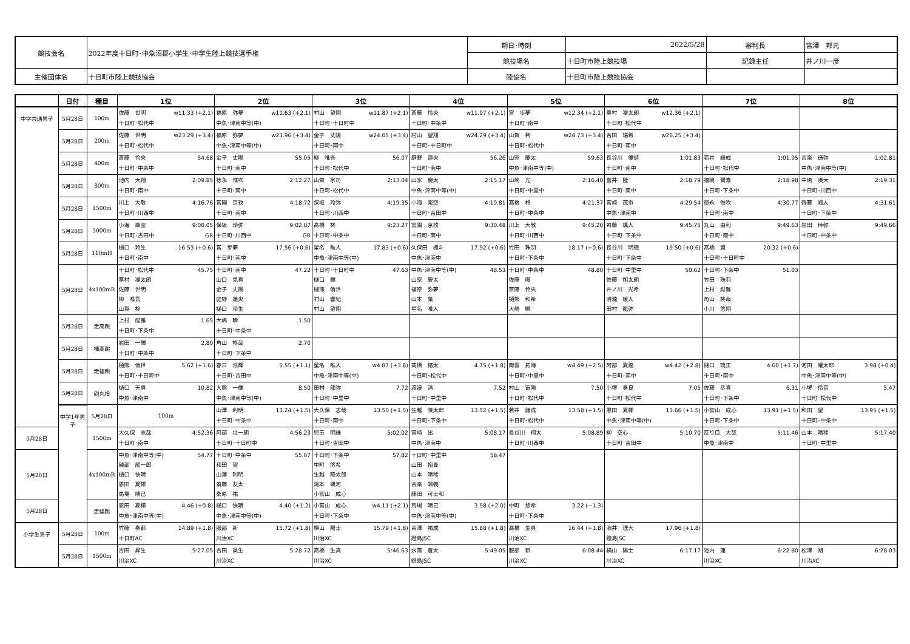| 競技会名 | 2022年度十日町･中魚沼郡小学生･中学生陸上競技選手権 | 期日･時刻 | 2022/5/28 | 審判長 | 宮澤 邦元 |
| | | 競技場名 | 十日町市陸上競技場 | 記録主任 | 井ノ川一彦 |
| 主催団体名 | 十日町市陸上競技協会 | 陸協名 | 十日町市陸上競技協会 | | |
| | 日付 | 種目 | 1位 | 2位 | 3位 | 4位 | 5位 | 6位 | 7位 | 8位 | |
| --- | --- | --- | --- | --- | --- | --- | --- | --- | --- | --- | --- |
| 中学共通男子 | 5月28日 | 100m | 佐藤 世明 w11.33 (+2.1) 十日町･松代中 | 福原 弥夢 w11.63 (+2.1) 中魚･津南中等(中) | 村山 望翔 w11.87 (+2.1) 十日町･十日町中 | 斎藤 怜央 w11.97 (+2.1) 十日町･中条中 | 宮 歩夢 w12.34 (+2.1) 十日町･南中 | 草村 凜太朗 w12.36 (+2.1) 十日町･松代中 | | | |
| | 5月28日 | 200m | 佐藤 世明 w23.29 (+3.4) 十日町･松代中 | 福原 弥夢 w23.96 (+3.4) 中魚･津南中等(中) | 金子 丈陽 w24.05 (+3.4) 十日町･南中 | 村山 望翔 w24.29 (+3.4) 十日町･十日町中 | 山賀 柊 w24.73 (+3.4) 十日町･松代中 | 吉田 瑞希 w26.25 (+3.4) 十日町･南中 | | | |
| | 5月28日 | 400m | 斎藤 怜央 54.68 十日町･中条中 | 金子 丈陽 55.05 十日町･南中 | 柳 唯吾 56.07 十日町･松代中 | 庭野 蓮央 56.26 十日町･南中 | 山家 慶太 59.63 中魚･津南中等(中) | 長谷川 優詩 1:01.83 十日町･南中 | 若井 謙成 1:01.95 十日町･松代中 | 吉楽 遥弥 1:02.81 中魚･津南中等(中) | |
| | 5月28日 | 800m | 池内 大翔 2:09.85 十日町･南中 | 徳永 惟吹 2:12.27 十日町･南中 | 山賀 宗司 2:13.04 十日町･松代中 | 山家 慶太 2:15.17 中魚･津南中等(中) | 山崎 光 2:16.40 十日町･中里中 | 富井 陸 2:18.79 十日町･南中 | 福嶋 賢素 2:18.98 十日町･下条中 | 中嶋 湊大 2:19.31 十日町･川西中 | |
| | 5月28日 | 1500m | 川上 大敬 4:16.76 十日町･川西中 | 宮園 京孜 4:18.72 十日町･南中 | 保坂 玲弥 4:19.35 十日町･川西中 | 小海 楽空 4:19.81 十日町･吉田中 | 髙橋 柊 4:21.37 十日町･中条中 | 宮崎 茂市 4:29.54 中魚･津南中 | 徳永 惟吹 4:30.77 十日町･南中 | 齊藤 颯人 4:31.61 十日町･下条中 | |
| | 5月28日 | 3000m | 小海 楽空 9:00.05 十日町･吉田中 GR | 保坂 玲弥 9:02.07 十日町･川西中 GR | 髙橋 柊 9:23.27 十日町･中条中 | 宮園 京孜 9:30.48 十日町･南中 | 川上 大敬 9:45.20 十日町･川西中 | 齊藤 颯人 9:45.75 十日町･下条中 | 丸山 由利 9:49.63 十日町･南中 | 岩田 倖弥 9:49.66 十日町･中条中 | |
| | 5月28日 | 110mH | 樋口 玲生 16.53 (+0.6) 十日町･南中 | 宮 歩夢 17.56 (+0.6) 十日町･南中 | 星名 唯人 17.83 (+0.6) 中魚･津南中等(中) | 久保田 楓斗 17.92 (+0.6) 中魚･津南中 | 竹田 珠羽 18.17 (+0.6) 十日町･下条中 | 長谷川 明徳 19.50 (+0.6) 十日町･下条中 | 髙橋 翼 20.32 (+0.6) 十日町･十日町中 | | |
| | 5月28日 | 4x100mR | 十日町･松代中 45.75 草村 凜太朗 佐藤 世明 柳 唯吾 山賀 柊 | 十日町･南中 47.22 山口 晃真 金子 丈陽 庭野 蓮央 樋口 玲生 | 十日町･十日町中 47.63 樋口 輝 樋熊 侑世 村山 響紀 村山 望翔 | 中魚･津南中等(中) 48.53 山家 慶太 福原 弥夢 山本 葉 星名 唯人 | 十日町･中条中 48.80 佐藤 暖 斎藤 怜央 樋熊 和希 大嶋 瞬 | 十日町･中里中 50.62 佐藤 朔太朗 井ノ川 光希 清瀧 暖人 田村 龍弥 | 十日町･下条中 51.03 竹田 珠羽 上村 彪雅 角山 柊哉 小川 悠翔 | | |
| | 5月28日 | 走高跳 | 上村 彪雅 1.65 十日町･下条中 | 大嶋 瞬 1.50 十日町･中条中 | | | | | | | |
| | 5月28日 | 棒高跳 | 岩田 一輝 2.80 十日町･中条中 | 角山 柊哉 2.70 十日町･下条中 | | | | | | | |
| | 5月28日 | 走幅跳 | 樋熊 侑世 5.62 (+1.6) 十日町･十日町中 | 春日 浩輝 5.55 (+1.1) 十日町･吉田中 | 星名 唯人 w4.87 (+3.8) 中魚･津南中等(中) | 髙橋 脩太 4.75 (+1.8) 十日町･松代中 | 南雲 拓海 w4.49 (+2.5) 十日町･中里中 | 阿部 夏煌 w4.42 (+2.8) 十日町･南中 | 樋口 琉正 4.00 (+1.7) 十日町･南中 | 河田 耀太郎 3.98 (+0.4) 中魚･津南中等(中) | |
| | 5月28日 | 砲丸投 | 樋口 天真 10.82 中魚･津南中 | 大熊 一輝 8.50 中魚･津南中等(中) | 田村 龍弥 7.72 十日町･中里中 | 渡邉 清 7.52 十日町･中里中 | 村山 宙陽 7.50 十日町･松代中 | 小堺 奏良 7.05 十日町･松代中 | 佐藤 丞真 6.31 十日町･下条中 | 小堺 伶音 5.47 十日町･松代中 | |
| | 中学1年男子 | 5月28日 | 100m | 山澤 利明 13.24 (+1.5) 十日町･中条中 | 大久保 志哉 13.50 (+1.5) 十日町･南中 | 生越 陵太郎 13.52 (+1.5) 十日町･下条中 | 若井 謙成 13.58 (+1.5) 十日町･松代中 | 恩田 夏椰 13.66 (+1.5) 中魚･津南中等(中) | 小宮山 成心 13.91 (+1.5) 十日町･下条中 | 和田 望 13.95 (+1.5) 十日町･中条中 | |
| 5月28日 | | 1500m | 大久保 志哉 4:52.36 十日町･南中 | 阿部 壮一朗 4:56.23 十日町･十日町中 | 児玉 明謙 5:02.02 十日町･吉田中 | 宮崎 出 5:08.17 中魚･津南中 | 長谷川 翔太 5:08.89 十日町･川西中 | 柳 空心 5:10.70 十日町･吉田中 | 反り目 大哉 5:11.46 中魚･津南中 | 山本 晴稀 5:17.40 十日町･中里中 | |
| 5月28日 | | 4x100mR | 中魚･津南中等(中) 54.77 磯部 龍一郎 樋口 快晴 恩田 夏椰 馬場 晴己 | 十日町･中条中 55.07 和田 望 山澤 利明 齋藤 友太 桑原 祐 | 十日町･下条中 57.82 中町 悠希 生越 陵太郎 湯本 颯河 小宮山 成心 | 十日町･中里中 58.47 山田 裕貴 山本 晴稀 吉楽 颯義 藤田 可士和 | | | | | |
| 5月28日 | | 走幅跳 | 恩田 夏椰 4.46 (+0.8) 中魚･津南中等(中) | 樋口 快晴 4.40 (+1.2) 中魚･津南中等(中) | 小宮山 成心 w4.11 (+2.1) 十日町･下条中 | 馬場 晴己 3.58 (+2.0) 中魚･津南中等(中) | 中町 悠希 3.22 (−1.3) 十日町･下条中 | | | | |
| 小学生男子 | 5月28日 | 100m | 竹藤 奏都 14.89 (+1.8) 十日町AC | 服部 新 15.72 (+1.8) 川治XC | 横山 陽士 15.79 (+1.8) 川治XC | 吉澤 祐成 15.88 (+1.8) 鐙島JSC | 髙橋 生真 16.44 (+1.8) 川治XC | 酒井 理大 17.96 (+1.8) 鐙島JSC | | | |
| | 5月28日 | 1500m | 吉田 昇生 5:27.05 川治XC | 吉田 昊生 5:28.72 川治XC | 髙橋 生真 5:46.63 川治XC | 水落 蒼太 5:49.05 鐙島JSC | 服部 新 6:08.44 川治XC | 横山 陽士 6:17.17 川治XC | 池内 蓮 6:22.80 川治XC | 松澤 朔 6:28.03 川治XC | |